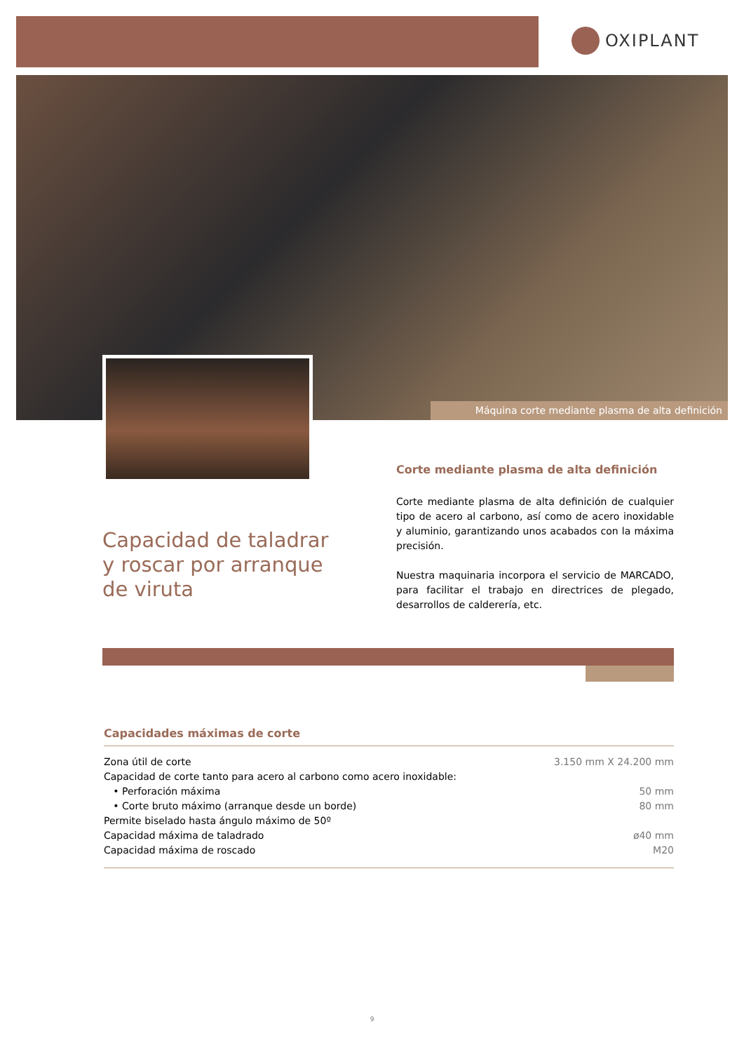OXIPLANT
Máquina corte mediante plasma de alta definición
Corte mediante plasma de alta definición
Corte mediante plasma de alta definición de cualquier tipo de acero al carbono, así como de acero inoxidable y aluminio, garantizando unos acabados con la máxima precisión.
Nuestra maquinaria incorpora el servicio de MARCADO, para facilitar el trabajo en directrices de plegado, desarrollos de calderería, etc.
Capacidad de taladrar
y roscar por arranque
de viruta
Capacidades máximas de corte
| Zona útil de corte | 3.150 mm X 24.200 mm |
| Capacidad de corte tanto para acero al carbono como acero inoxidable: | |
| • Perforación máxima | 50 mm |
| • Corte bruto máximo (arranque desde un borde) | 80 mm |
| Permite biselado hasta ángulo máximo de 50º | |
| Capacidad máxima de taladrado | ø40 mm |
| Capacidad máxima de roscado | M20 |
9